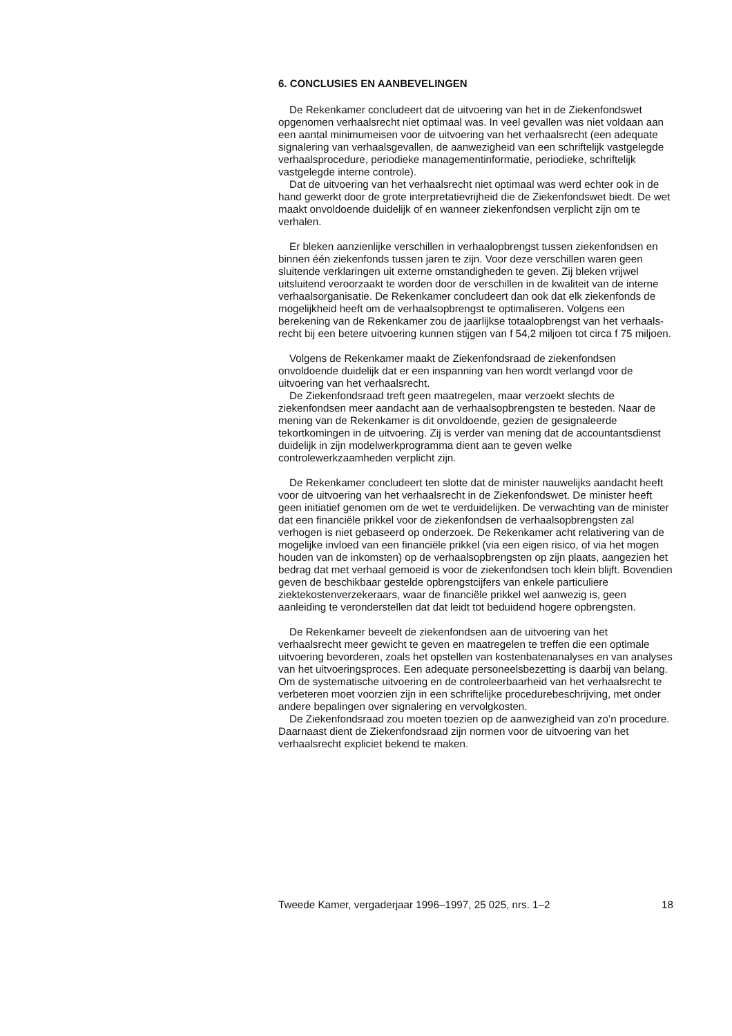6. CONCLUSIES EN AANBEVELINGEN
De Rekenkamer concludeert dat de uitvoering van het in de Ziekenfondswet opgenomen verhaalsrecht niet optimaal was. In veel gevallen was niet voldaan aan een aantal minimumeisen voor de uitvoering van het verhaalsrecht (een adequate signalering van verhaals­gevallen, de aanwezigheid van een schriftelijk vastgelegde verhaals­procedure, periodieke managementinformatie, periodieke, schriftelijk vastgelegde interne controle).
Dat de uitvoering van het verhaalsrecht niet optimaal was werd echter ook in de hand gewerkt door de grote interpretatievrijheid die de Ziekenfondswet biedt. De wet maakt onvoldoende duidelijk of en wanneer ziekenfondsen verplicht zijn om te verhalen.
Er bleken aanzienlijke verschillen in verhaalopbrengst tussen zieken­fondsen en binnen één ziekenfonds tussen jaren te zijn. Voor deze verschillen waren geen sluitende verklaringen uit externe omstandig­heden te geven. Zij bleken vrijwel uitsluitend veroorzaakt te worden door de verschillen in de kwaliteit van de interne verhaalsorganisatie. De Rekenkamer concludeert dan ook dat elk ziekenfonds de mogelijkheid heeft om de verhaalsopbrengst te optimaliseren. Volgens een berekening van de Rekenkamer zou de jaarlijkse totaalopbrengst van het verhaals­recht bij een betere uitvoering kunnen stijgen van f 54,2 miljoen tot circa f 75 miljoen.
Volgens de Rekenkamer maakt de Ziekenfondsraad de ziekenfondsen onvoldoende duidelijk dat er een inspanning van hen wordt verlangd voor de uitvoering van het verhaalsrecht.
De Ziekenfondsraad treft geen maatregelen, maar verzoekt slechts de ziekenfondsen meer aandacht aan de verhaalsopbrengsten te besteden. Naar de mening van de Rekenkamer is dit onvoldoende, gezien de gesignaleerde tekortkomingen in de uitvoering. Zij is verder van mening dat de accountantsdienst duidelijk in zijn modelwerkprogramma dient aan te geven welke controlewerkzaamheden verplicht zijn.
De Rekenkamer concludeert ten slotte dat de minister nauwelijks aandacht heeft voor de uitvoering van het verhaalsrecht in de Ziekenfondswet. De minister heeft geen initiatief genomen om de wet te verduidelijken. De verwachting van de minister dat een financiële prikkel voor de ziekenfondsen de verhaalsopbrengsten zal verhogen is niet gebaseerd op onderzoek. De Rekenkamer acht relativering van de mogelijke invloed van een financiële prikkel (via een eigen risico, of via het mogen houden van de inkomsten) op de verhaalsopbrengsten op zijn plaats, aangezien het bedrag dat met verhaal gemoeid is voor de ziekenfondsen toch klein blijft. Bovendien geven de beschikbaar gestelde opbrengstcijfers van enkele particuliere ziektekostenverzekeraars, waar de financiële prikkel wel aanwezig is, geen aanleiding te veronderstellen dat dat leidt tot beduidend hogere opbrengsten.
De Rekenkamer beveelt de ziekenfondsen aan de uitvoering van het verhaalsrecht meer gewicht te geven en maatregelen te treffen die een optimale uitvoering bevorderen, zoals het opstellen van kosten­batenanalyses en van analyses van het uitvoeringsproces. Een adequate personeelsbezetting is daarbij van belang. Om de systematische uitvoering en de controleerbaarheid van het verhaalsrecht te verbeteren moet voorzien zijn in een schriftelijke procedurebeschrijving, met onder andere bepalingen over signalering en vervolgkosten.
De Ziekenfondsraad zou moeten toezien op de aanwezigheid van zo’n procedure. Daarnaast dient de Ziekenfondsraad zijn normen voor de uitvoering van het verhaalsrecht expliciet bekend te maken.
Tweede Kamer, vergaderjaar 1996–1997, 25 025, nrs. 1–2 18